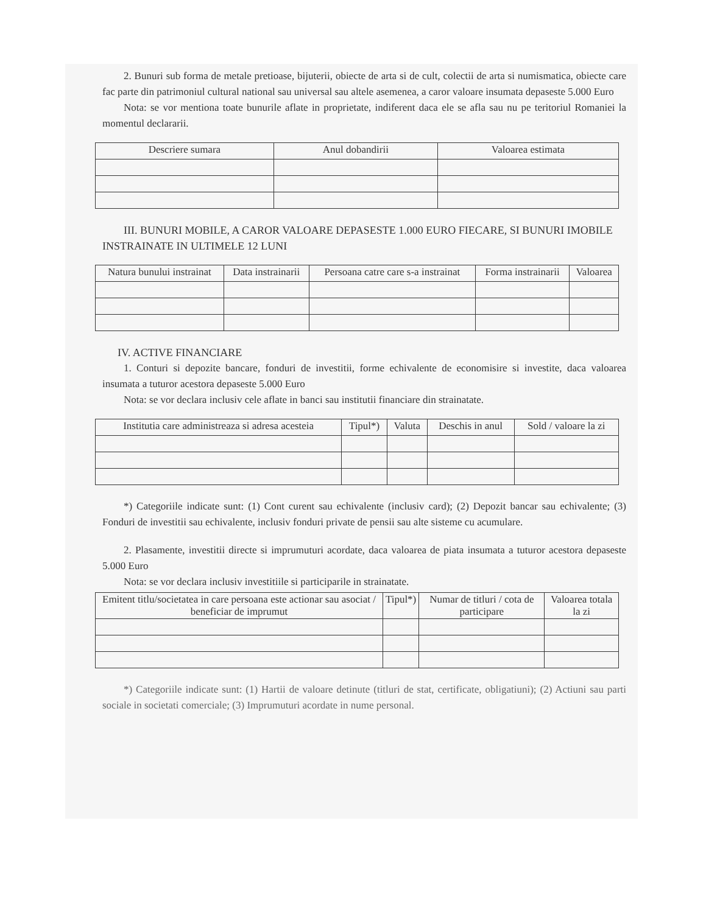2. Bunuri sub forma de metale pretioase, bijuterii, obiecte de arta si de cult, colectii de arta si numismatica, obiecte care fac parte din patrimoniul cultural national sau universal sau altele asemenea, a caror valoare insumata depaseste 5.000 Euro
Nota: se vor mentiona toate bunurile aflate in proprietate, indiferent daca ele se afla sau nu pe teritoriul Romaniei la momentul declararii.
| Descriere sumara | Anul dobandirii | Valoarea estimata |
| --- | --- | --- |
III. BUNURI MOBILE, A CAROR VALOARE DEPASESTE 1.000 EURO FIECARE, SI BUNURI IMOBILE INSTRAINATE IN ULTIMELE 12 LUNI
| Natura bunului instrainat | Data instrainarii | Persoana catre care s-a instrainat | Forma instrainarii | Valoarea |
| --- | --- | --- | --- | --- |
IV. ACTIVE FINANCIARE
1. Conturi si depozite bancare, fonduri de investitii, forme echivalente de economisire si investite, daca valoarea insumata a tuturor acestora depaseste 5.000 Euro
Nota: se vor declara inclusiv cele aflate in banci sau institutii financiare din strainatate.
| Institutia care administreaza si adresa acesteia | Tipul*) | Valuta | Deschis in anul | Sold / valoare la zi |
| --- | --- | --- | --- | --- |
*) Categoriile indicate sunt: (1) Cont curent sau echivalente (inclusiv card); (2) Depozit bancar sau echivalente; (3) Fonduri de investitii sau echivalente, inclusiv fonduri private de pensii sau alte sisteme cu acumulare.
2. Plasamente, investitii directe si imprumuturi acordate, daca valoarea de piata insumata a tuturor acestora depaseste 5.000 Euro
Nota: se vor declara inclusiv investitiile si participarile in strainatate.
| Emitent titlu/societatea in care persoana este actionar sau asociat / beneficiar de imprumut | Tipul*) | Numar de titluri / cota de participare | Valoarea totala la zi |
| --- | --- | --- | --- |
*) Categoriile indicate sunt: (1) Hartii de valoare detinute (titluri de stat, certificate, obligatiuni); (2) Actiuni sau parti sociale in societati comerciale; (3) Imprumuturi acordate in nume personal.